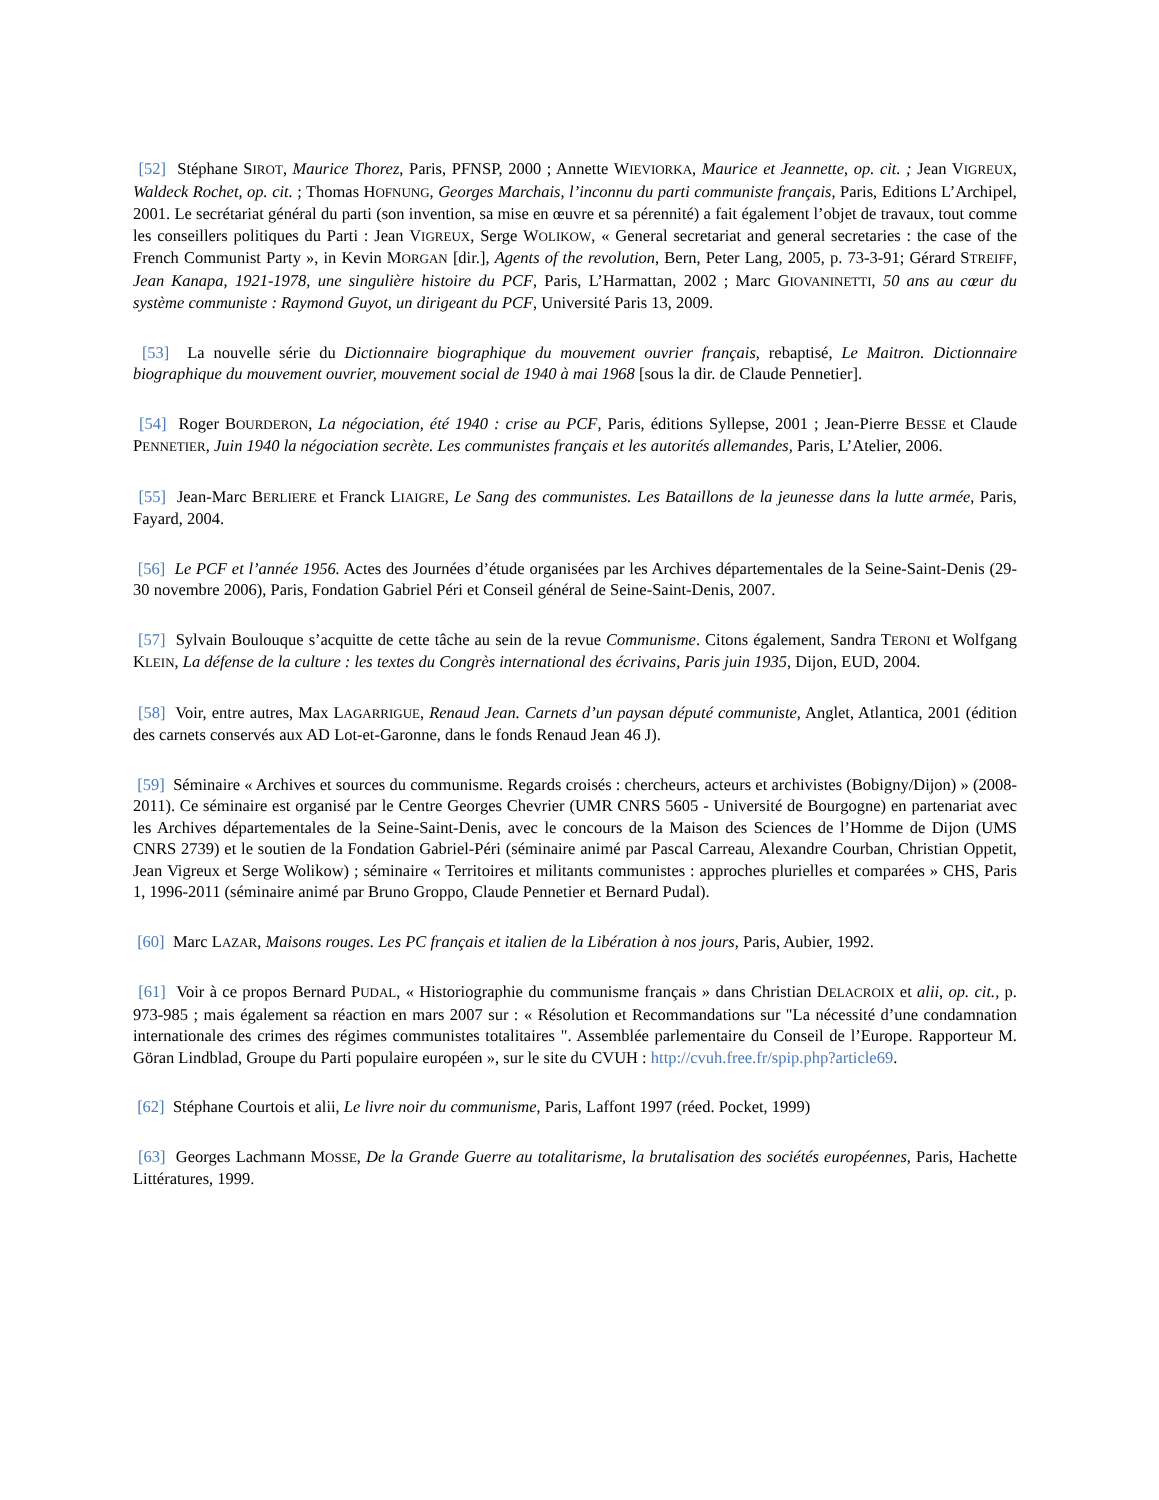[52] Stéphane SIROT, Maurice Thorez, Paris, PFNSP, 2000 ; Annette WIEVIORKA, Maurice et Jeannette, op. cit. ; Jean VIGREUX, Waldeck Rochet, op. cit. ; Thomas HOFNUNG, Georges Marchais, l’inconnu du parti communiste français, Paris, Editions L’Archipel, 2001. Le secrétariat général du parti (son invention, sa mise en œuvre et sa pérennité) a fait également l’objet de travaux, tout comme les conseillers politiques du Parti : Jean VIGREUX, Serge WOLIKOW, « General secretariat and general secretaries : the case of the French Communist Party », in Kevin MORGAN [dir.], Agents of the revolution, Bern, Peter Lang, 2005, p. 73-3-91; Gérard STREIFF, Jean Kanapa, 1921-1978, une singulière histoire du PCF, Paris, L’Harmattan, 2002 ; Marc GIOVANINETTI, 50 ans au cœur du système communiste : Raymond Guyot, un dirigeant du PCF, Université Paris 13, 2009.
[53] La nouvelle série du Dictionnaire biographique du mouvement ouvrier français, rebaptisé, Le Maitron. Dictionnaire biographique du mouvement ouvrier, mouvement social de 1940 à mai 1968 [sous la dir. de Claude Pennetier].
[54] Roger BOURDERON, La négociation, été 1940 : crise au PCF, Paris, éditions Syllepse, 2001 ; Jean-Pierre BESSE et Claude PENNETIER, Juin 1940 la négociation secrète. Les communistes français et les autorités allemandes, Paris, L’Atelier, 2006.
[55] Jean-Marc BERLIERE et Franck LIAIGRE, Le Sang des communistes. Les Bataillons de la jeunesse dans la lutte armée, Paris, Fayard, 2004.
[56] Le PCF et l’année 1956. Actes des Journées d’étude organisées par les Archives départementales de la Seine-Saint-Denis (29-30 novembre 2006), Paris, Fondation Gabriel Péri et Conseil général de Seine-Saint-Denis, 2007.
[57] Sylvain Boulouque s’acquitte de cette tâche au sein de la revue Communisme. Citons également, Sandra TERONI et Wolfgang KLEIN, La défense de la culture : les textes du Congrès international des écrivains, Paris juin 1935, Dijon, EUD, 2004.
[58] Voir, entre autres, Max LAGARRIGUE, Renaud Jean. Carnets d’un paysan député communiste, Anglet, Atlantica, 2001 (édition des carnets conservés aux AD Lot-et-Garonne, dans le fonds Renaud Jean 46 J).
[59] Séminaire « Archives et sources du communisme. Regards croisés : chercheurs, acteurs et archivistes (Bobigny/Dijon) » (2008-2011). Ce séminaire est organisé par le Centre Georges Chevrier (UMR CNRS 5605 - Université de Bourgogne) en partenariat avec les Archives départementales de la Seine-Saint-Denis, avec le concours de la Maison des Sciences de l’Homme de Dijon (UMS CNRS 2739) et le soutien de la Fondation Gabriel-Péri (séminaire animé par Pascal Carreau, Alexandre Courban, Christian Oppetit, Jean Vigreux et Serge Wolikow) ; séminaire « Territoires et militants communistes : approches plurielles et comparées » CHS, Paris 1, 1996-2011 (séminaire animé par Bruno Groppo, Claude Pennetier et Bernard Pudal).
[60] Marc LAZAR, Maisons rouges. Les PC français et italien de la Libération à nos jours, Paris, Aubier, 1992.
[61] Voir à ce propos Bernard PUDAL, « Historiographie du communisme français » dans Christian DELACROIX et alii, op. cit., p. 973-985 ; mais également sa réaction en mars 2007 sur : « Résolution et Recommandations sur "La nécessité d’une condamnation internationale des crimes des régimes communistes totalitaires ". Assemblée parlementaire du Conseil de l’Europe. Rapporteur M. Göran Lindblad, Groupe du Parti populaire européen », sur le site du CVUH : http://cvuh.free.fr/spip.php?article69.
[62] Stéphane Courtois et alii, Le livre noir du communisme, Paris, Laffont 1997 (réed. Pocket, 1999)
[63] Georges Lachmann MOSSE, De la Grande Guerre au totalitarisme, la brutalisation des sociétés européennes, Paris, Hachette Littératures, 1999.